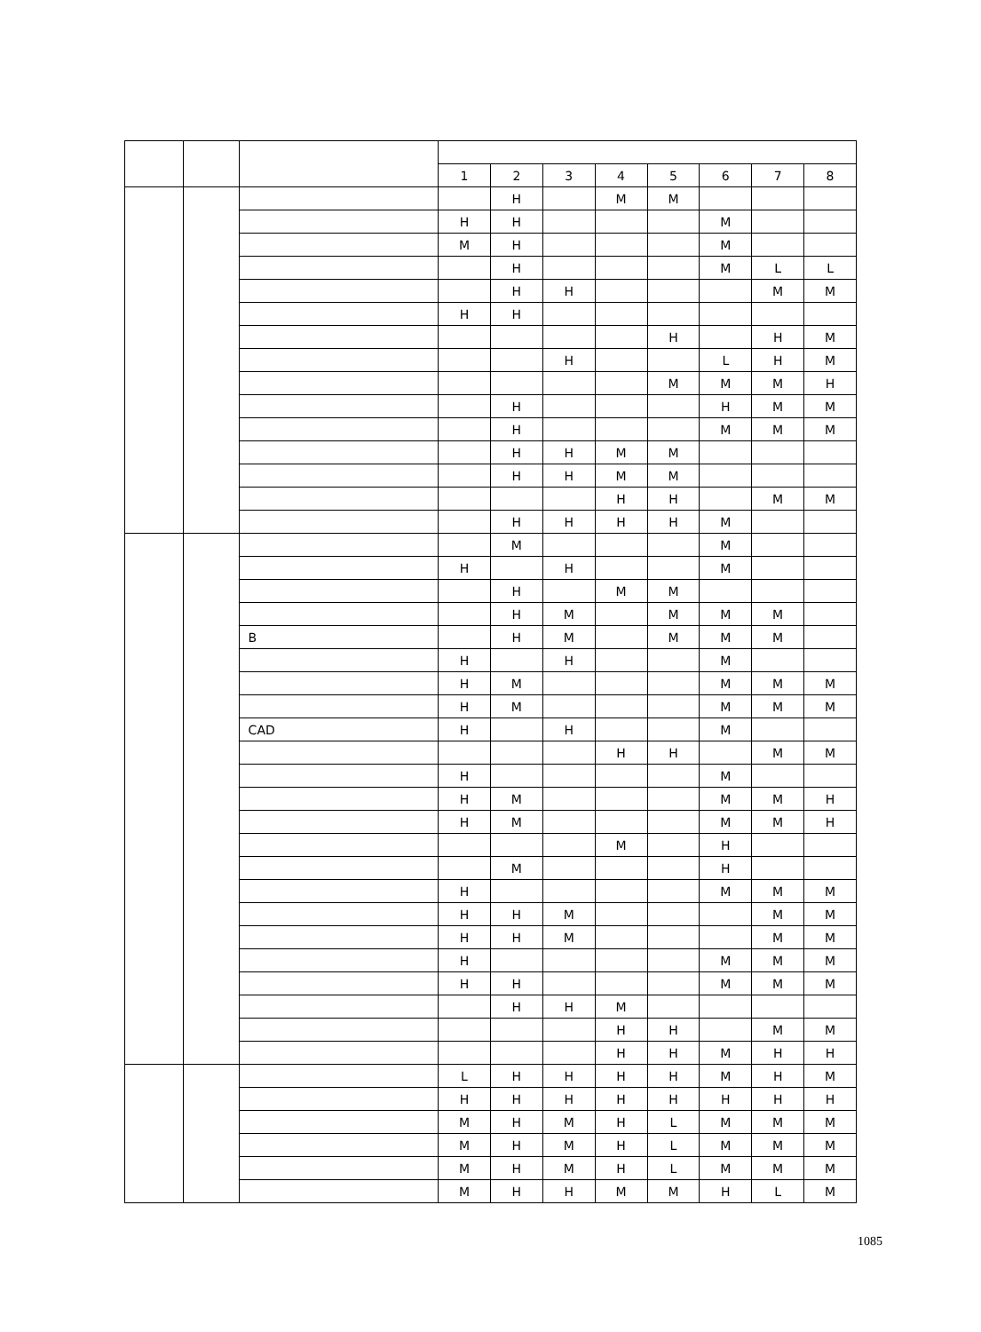| | | | 1 | 2 | 3 | 4 | 5 | 6 | 7 | 8 |
| --- | --- | --- | --- | --- | --- | --- | --- | --- | --- | --- |
| | | | | H | | M | M | | | |
| | | | H | H | | | | M | | |
| | | | M | H | | | | M | | |
| | | | | H | | | | M | L | L |
| | | | | H | H | | | | M | M |
| | | | H | H | | | | | | |
| | | | | | | | H | | H | M |
| | | | | | H | | | L | H | M |
| | | | | | | | M | M | M | H |
| | | | | H | | | | H | M | M |
| | | | | H | | | | M | M | M |
| | | | | H | H | M | M | | | |
| | | | | H | H | M | M | | | |
| | | | | | | H | H | | M | M |
| | | | | H | H | H | H | M | | |
| | | | | M | | | | M | | |
| | | | H | | H | | | M | | |
| | | | | H | | M | M | | | |
| | | | | H | M | | M | M | M | |
| | | B | | H | M | | M | M | M | |
| | | | H | | H | | | M | | |
| | | | H | M | | | | M | M | M |
| | | | H | M | | | | M | M | M |
| | | CAD | H | | H | | | M | | |
| | | | | | | H | H | | M | M |
| | | | H | | | | | M | | |
| | | | H | M | | | | M | M | H |
| | | | H | M | | | | M | M | H |
| | | | | | | M | | H | | |
| | | | | M | | | | H | | |
| | | | H | | | | | M | M | M |
| | | | H | H | M | | | | M | M |
| | | | H | H | M | | | | M | M |
| | | | H | | | | | M | M | M |
| | | | H | H | | | | M | M | M |
| | | | | H | H | M | | | | |
| | | | | | | H | H | | M | M |
| | | | | | | H | H | M | H | H |
| | | | L | H | H | H | H | M | H | M |
| | | | H | H | H | H | H | H | H | H |
| | | | M | H | M | H | L | M | M | M |
| | | | M | H | M | H | L | M | M | M |
| | | | M | H | M | H | L | M | M | M |
| | | | M | H | H | M | M | H | L | M |
1085